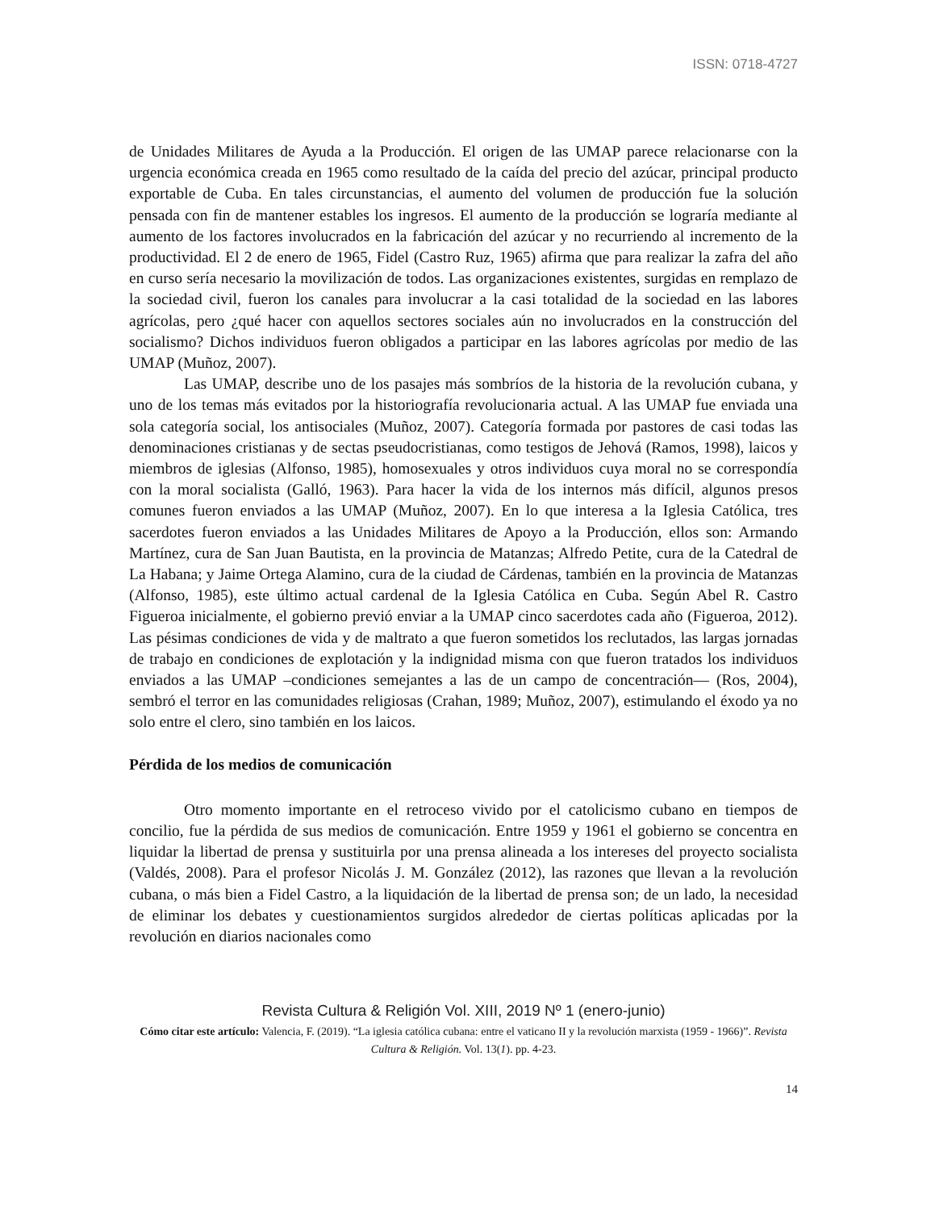ISSN: 0718-4727
de Unidades Militares de Ayuda a la Producción. El origen de las UMAP parece relacionarse con la urgencia económica creada en 1965 como resultado de la caída del precio del azúcar, principal producto exportable de Cuba. En tales circunstancias, el aumento del volumen de producción fue la solución pensada con fin de mantener estables los ingresos. El aumento de la producción se lograría mediante al aumento de los factores involucrados en la fabricación del azúcar y no recurriendo al incremento de la productividad. El 2 de enero de 1965, Fidel (Castro Ruz, 1965) afirma que para realizar la zafra del año en curso sería necesario la movilización de todos. Las organizaciones existentes, surgidas en remplazo de la sociedad civil, fueron los canales para involucrar a la casi totalidad de la sociedad en las labores agrícolas, pero ¿qué hacer con aquellos sectores sociales aún no involucrados en la construcción del socialismo? Dichos individuos fueron obligados a participar en las labores agrícolas por medio de las UMAP (Muñoz, 2007).
Las UMAP, describe uno de los pasajes más sombríos de la historia de la revolución cubana, y uno de los temas más evitados por la historiografía revolucionaria actual. A las UMAP fue enviada una sola categoría social, los antisociales (Muñoz, 2007). Categoría formada por pastores de casi todas las denominaciones cristianas y de sectas pseudocristianas, como testigos de Jehová (Ramos, 1998), laicos y miembros de iglesias (Alfonso, 1985), homosexuales y otros individuos cuya moral no se correspondía con la moral socialista (Galló, 1963). Para hacer la vida de los internos más difícil, algunos presos comunes fueron enviados a las UMAP (Muñoz, 2007). En lo que interesa a la Iglesia Católica, tres sacerdotes fueron enviados a las Unidades Militares de Apoyo a la Producción, ellos son: Armando Martínez, cura de San Juan Bautista, en la provincia de Matanzas; Alfredo Petite, cura de la Catedral de La Habana; y Jaime Ortega Alamino, cura de la ciudad de Cárdenas, también en la provincia de Matanzas (Alfonso, 1985), este último actual cardenal de la Iglesia Católica en Cuba. Según Abel R. Castro Figueroa inicialmente, el gobierno previó enviar a la UMAP cinco sacerdotes cada año (Figueroa, 2012). Las pésimas condiciones de vida y de maltrato a que fueron sometidos los reclutados, las largas jornadas de trabajo en condiciones de explotación y la indignidad misma con que fueron tratados los individuos enviados a las UMAP –condiciones semejantes a las de un campo de concentración— (Ros, 2004), sembró el terror en las comunidades religiosas (Crahan, 1989; Muñoz, 2007), estimulando el éxodo ya no solo entre el clero, sino también en los laicos.
Pérdida de los medios de comunicación
Otro momento importante en el retroceso vivido por el catolicismo cubano en tiempos de concilio, fue la pérdida de sus medios de comunicación. Entre 1959 y 1961 el gobierno se concentra en liquidar la libertad de prensa y sustituirla por una prensa alineada a los intereses del proyecto socialista (Valdés, 2008). Para el profesor Nicolás J. M. González (2012), las razones que llevan a la revolución cubana, o más bien a Fidel Castro, a la liquidación de la libertad de prensa son; de un lado, la necesidad de eliminar los debates y cuestionamientos surgidos alrededor de ciertas políticas aplicadas por la revolución en diarios nacionales como
Revista Cultura & Religión Vol. XIII, 2019 Nº 1 (enero-junio)
Cómo citar este artículo: Valencia, F. (2019). “La iglesia católica cubana: entre el vaticano II y la revolución marxista (1959 - 1966)”. Revista Cultura & Religión. Vol. 13(1). pp. 4-23.
14